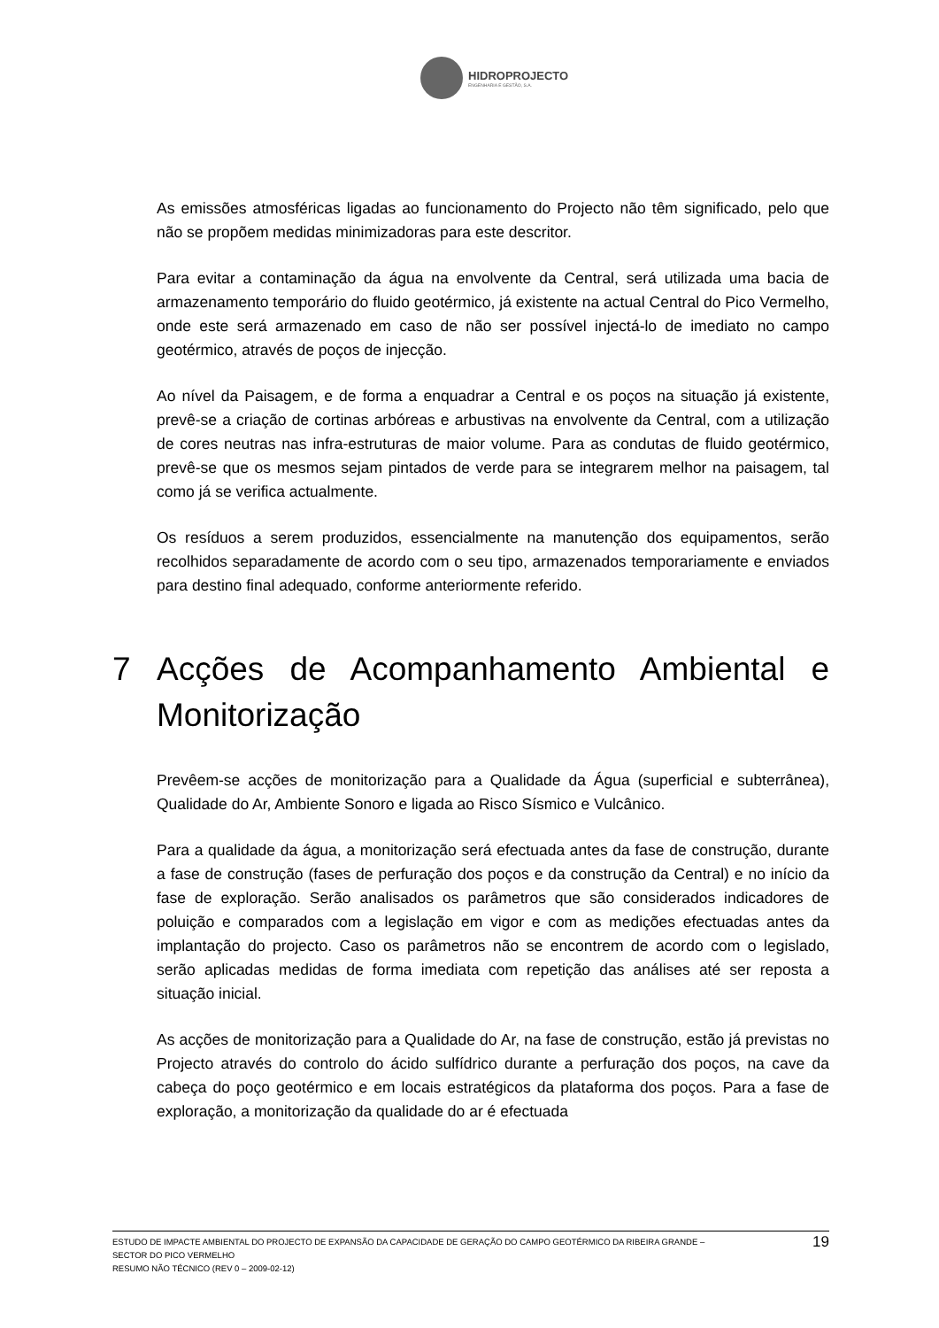HIDROPROJECTO
ENGENHARIA E GESTÃO, S.A.
As emissões atmosféricas ligadas ao funcionamento do Projecto não têm significado, pelo que não se propõem medidas minimizadoras para este descritor.
Para evitar a contaminação da água na envolvente da Central, será utilizada uma bacia de armazenamento temporário do fluido geotérmico, já existente na actual Central do Pico Vermelho, onde este será armazenado em caso de não ser possível injectá-lo de imediato no campo geotérmico, através de poços de injecção.
Ao nível da Paisagem, e de forma a enquadrar a Central e os poços na situação já existente, prevê-se a criação de cortinas arbóreas e arbustivas na envolvente da Central, com a utilização de cores neutras nas infra-estruturas de maior volume. Para as condutas de fluido geotérmico, prevê-se que os mesmos sejam pintados de verde para se integrarem melhor na paisagem, tal como já se verifica actualmente.
Os resíduos a serem produzidos, essencialmente na manutenção dos equipamentos, serão recolhidos separadamente de acordo com o seu tipo, armazenados temporariamente e enviados para destino final adequado, conforme anteriormente referido.
7 Acções de Acompanhamento Ambiental e Monitorização
Prevêem-se acções de monitorização para a Qualidade da Água (superficial e subterrânea), Qualidade do Ar, Ambiente Sonoro e ligada ao Risco Sísmico e Vulcânico.
Para a qualidade da água, a monitorização será efectuada antes da fase de construção, durante a fase de construção (fases de perfuração dos poços e da construção da Central) e no início da fase de exploração. Serão analisados os parâmetros que são considerados indicadores de poluição e comparados com a legislação em vigor e com as medições efectuadas antes da implantação do projecto. Caso os parâmetros não se encontrem de acordo com o legislado, serão aplicadas medidas de forma imediata com repetição das análises até ser reposta a situação inicial.
As acções de monitorização para a Qualidade do Ar, na fase de construção, estão já previstas no Projecto através do controlo do ácido sulfídrico durante a perfuração dos poços, na cave da cabeça do poço geotérmico e em locais estratégicos da plataforma dos poços. Para a fase de exploração, a monitorização da qualidade do ar é efectuada
ESTUDO DE IMPACTE AMBIENTAL DO PROJECTO DE EXPANSÃO DA CAPACIDADE DE GERAÇÃO DO CAMPO GEOTÉRMICO DA RIBEIRA GRANDE –
SECTOR DO PICO VERMELHO
RESUMO NÃO TÉCNICO (REV 0 – 2009-02-12)
19